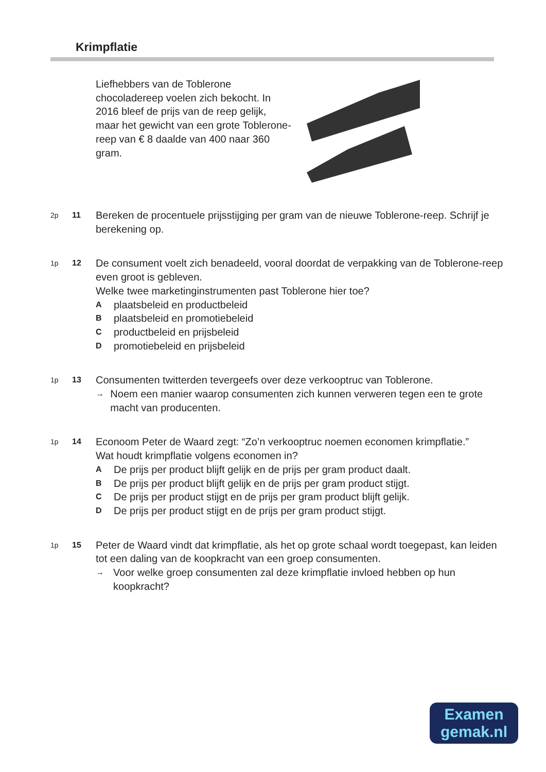Krimpflatie
Liefhebbers van de Toblerone chocoladereep voelen zich bekocht. In 2016 bleef de prijs van de reep gelijk, maar het gewicht van een grote Toblerone-reep van € 8 daalde van 400 naar 360 gram.
2p 11
Bereken de procentuele prijsstijging per gram van de nieuwe Toblerone-reep. Schrijf je berekening op.
1p 12
De consument voelt zich benadeeld, vooral doordat de verpakking van de Toblerone-reep even groot is gebleven.
Welke twee marketinginstrumenten past Toblerone hier toe?
Aplaatsbeleid en productbeleid
Bplaatsbeleid en promotiebeleid
Cproductbeleid en prijsbeleid
Dpromotiebeleid en prijsbeleid
1p 13
Consumenten twitterden tevergeefs over deze verkooptruc van Toblerone.
→ Noem een manier waarop consumenten zich kunnen verweren tegen een te grote macht van producenten.
1p 14
Econoom Peter de Waard zegt: “Zo’n verkooptruc noemen economen krimpflatie.”
Wat houdt krimpflatie volgens economen in?
A De prijs per product blijft gelijk en de prijs per gram product daalt.
B De prijs per product blijft gelijk en de prijs per gram product stijgt.
C De prijs per product stijgt en de prijs per gram product blijft gelijk.
D De prijs per product stijgt en de prijs per gram product stijgt.
1p 15
Peter de Waard vindt dat krimpflatie, als het op grote schaal wordt toegepast, kan leiden tot een daling van de koopkracht van een groep consumenten.
→ Voor welke groep consumenten zal deze krimpflatie invloed hebben op hun koopkracht?
Examen
gemak.nl